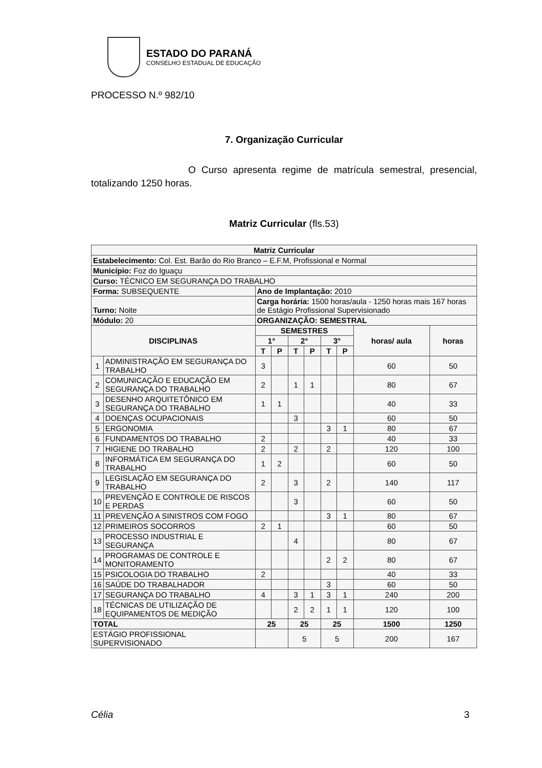ESTADO DO PARANÁ
CONSELHO ESTADUAL DE EDUCAÇÃO
PROCESSO N.º 982/10
7. Organização Curricular
O Curso apresenta regime de matrícula semestral, presencial, totalizando 1250 horas.
Matriz Curricular (fls.53)
| Matriz Curricular | | | | | | | | | |
| --- | --- | --- | --- | --- | --- | --- | --- | --- | --- |
| Estabelecimento: Col. Est. Barão do Rio Branco – E.F.M, Profissional e Normal | | | | | | | | | |
| Município: Foz do Iguaçu | | | | | | | | | |
| Curso: TÉCNICO EM SEGURANÇA DO TRABALHO | | | | | | | | | |
| Forma: SUBSEQUENTE | | Ano de Implantação: 2010 | | | | | | | |
| Turno: Noite | | Carga horária: 1500 horas/aula - 1250 horas mais 167 horas de Estágio Profissional Supervisionado | | | | | | | |
| Módulo: 20 | | ORGANIZAÇÃO: SEMESTRAL | | | | | | | |
| DISCIPLINAS | | SEMESTRES | | | | | | horas/ aula | horas |
| | | 1° | | 2° | | 3° | | | |
| | | T | P | T | P | T | P | | |
| 1 | ADMINISTRAÇÃO EM SEGURANÇA DO TRABALHO | 3 | | | | | | 60 | 50 |
| 2 | COMUNICAÇÃO E EDUCAÇÃO EM SEGURANÇA DO TRABALHO | 2 | | 1 | 1 | | | 80 | 67 |
| 3 | DESENHO ARQUITETÔNICO EM SEGURANÇA DO TRABALHO | 1 | 1 | | | | | 40 | 33 |
| 4 | DOENÇAS OCUPACIONAIS | | | 3 | | | | 60 | 50 |
| 5 | ERGONOMIA | | | | | 3 | 1 | 80 | 67 |
| 6 | FUNDAMENTOS DO TRABALHO | 2 | | | | | | 40 | 33 |
| 7 | HIGIENE DO TRABALHO | 2 | | 2 | | 2 | | 120 | 100 |
| 8 | INFORMÁTICA EM SEGURANÇA DO TRABALHO | 1 | 2 | | | | | 60 | 50 |
| 9 | LEGISLAÇÃO EM SEGURANÇA DO TRABALHO | 2 | | 3 | | 2 | | 140 | 117 |
| 10 | PREVENÇÃO E CONTROLE DE RISCOS E PERDAS | | | 3 | | | | 60 | 50 |
| 11 | PREVENÇÃO A SINISTROS COM FOGO | | | | | 3 | 1 | 80 | 67 |
| 12 | PRIMEIROS SOCORROS | 2 | 1 | | | | | 60 | 50 |
| 13 | PROCESSO INDUSTRIAL E SEGURANÇA | | | 4 | | | | 80 | 67 |
| 14 | PROGRAMAS DE CONTROLE E MONITORAMENTO | | | | | 2 | 2 | 80 | 67 |
| 15 | PSICOLOGIA DO TRABALHO | 2 | | | | | | 40 | 33 |
| 16 | SAÚDE DO TRABALHADOR | | | | | 3 | | 60 | 50 |
| 17 | SEGURANÇA DO TRABALHO | 4 | | 3 | 1 | 3 | 1 | 240 | 200 |
| 18 | TÉCNICAS DE UTILIZAÇÃO DE EQUIPAMENTOS DE MEDIÇÃO | | | 2 | 2 | 1 | 1 | 120 | 100 |
| TOTAL | | 25 | | 25 | | 25 | | 1500 | 1250 |
| ESTÁGIO PROFISSIONAL SUPERVISIONADO | | | | 5 | | 5 | | 200 | 167 |
Célia 3